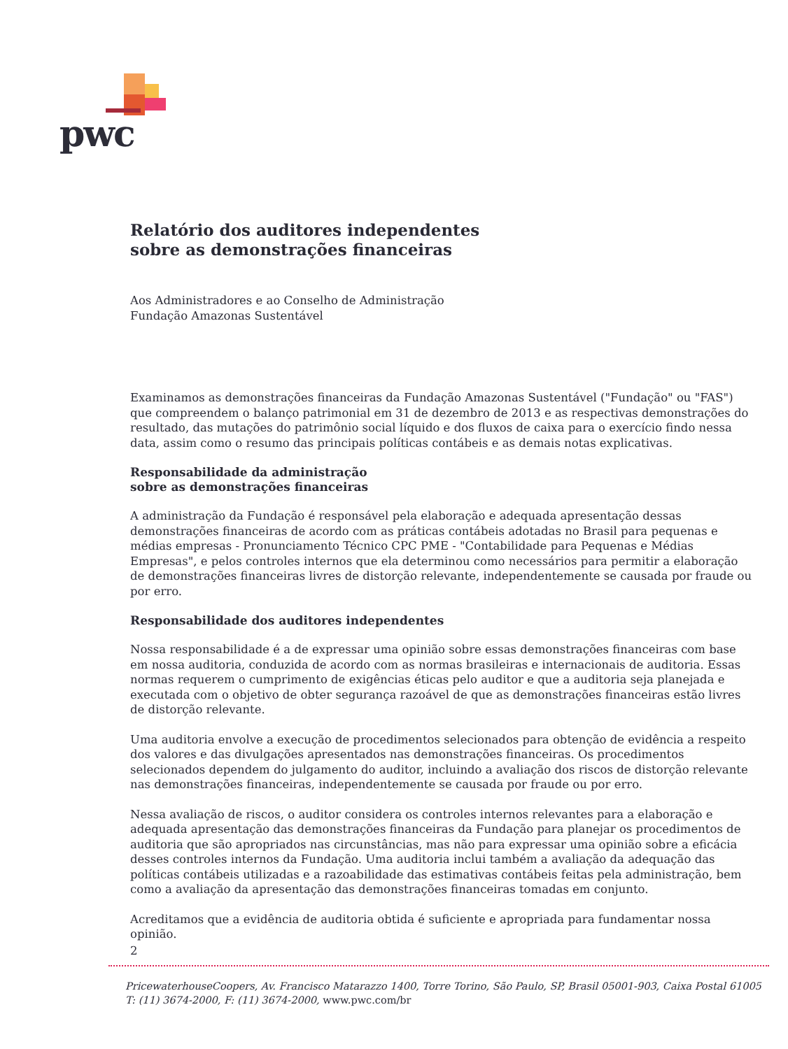pwc
Relatório dos auditores independentes
sobre as demonstrações financeiras
Aos Administradores e ao Conselho de Administração
Fundação Amazonas Sustentável
Examinamos as demonstrações financeiras da Fundação Amazonas Sustentável ("Fundação" ou "FAS") que compreendem o balanço patrimonial em 31 de dezembro de 2013 e as respectivas demonstrações do resultado, das mutações do patrimônio social líquido e dos fluxos de caixa para o exercício findo nessa data, assim como o resumo das principais políticas contábeis e as demais notas explicativas.
Responsabilidade da administração
sobre as demonstrações financeiras
A administração da Fundação é responsável pela elaboração e adequada apresentação dessas demonstrações financeiras de acordo com as práticas contábeis adotadas no Brasil para pequenas e médias empresas - Pronunciamento Técnico CPC PME - "Contabilidade para Pequenas e Médias Empresas", e pelos controles internos que ela determinou como necessários para permitir a elaboração de demonstrações financeiras livres de distorção relevante, independentemente se causada por fraude ou por erro.
Responsabilidade dos auditores independentes
Nossa responsabilidade é a de expressar uma opinião sobre essas demonstrações financeiras com base em nossa auditoria, conduzida de acordo com as normas brasileiras e internacionais de auditoria. Essas normas requerem o cumprimento de exigências éticas pelo auditor e que a auditoria seja planejada e executada com o objetivo de obter segurança razoável de que as demonstrações financeiras estão livres de distorção relevante.
Uma auditoria envolve a execução de procedimentos selecionados para obtenção de evidência a respeito dos valores e das divulgações apresentados nas demonstrações financeiras. Os procedimentos selecionados dependem do julgamento do auditor, incluindo a avaliação dos riscos de distorção relevante nas demonstrações financeiras, independentemente se causada por fraude ou por erro.
Nessa avaliação de riscos, o auditor considera os controles internos relevantes para a elaboração e adequada apresentação das demonstrações financeiras da Fundação para planejar os procedimentos de auditoria que são apropriados nas circunstâncias, mas não para expressar uma opinião sobre a eficácia desses controles internos da Fundação. Uma auditoria inclui também a avaliação da adequação das políticas contábeis utilizadas e a razoabilidade das estimativas contábeis feitas pela administração, bem como a avaliação da apresentação das demonstrações financeiras tomadas em conjunto.
Acreditamos que a evidência de auditoria obtida é suficiente e apropriada para fundamentar nossa opinião.
2
PricewaterhouseCoopers, Av. Francisco Matarazzo 1400, Torre Torino, São Paulo, SP, Brasil 05001-903, Caixa Postal 61005
T: (11) 3674-2000, F: (11) 3674-2000, www.pwc.com/br